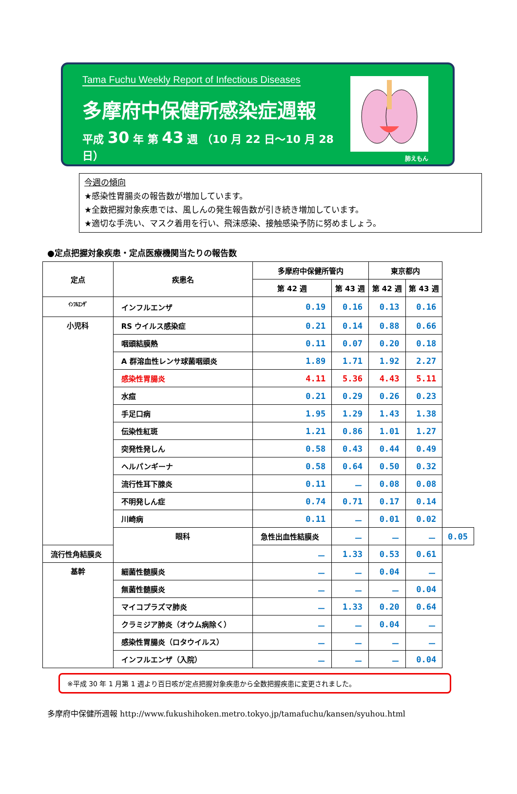Tama Fuchu Weekly Report of Infectious Diseases
多摩府中保健所感染症週報
平成 30 年 第 43 週 （10 月 22 日～10 月 28 日）
肺えもん
今週の傾向
★感染性胃腸炎の報告数が増加しています。
★全数把握対象疾患では、風しんの発生報告数が引き続き増加しています。
★適切な手洗い、マスク着用を行い、飛沫感染、接触感染予防に努めましょう。
●定点把握対象疾患・定点医療機関当たりの報告数
| 定点 | 疾患名 | 多摩府中保健所管内 | | 東京都内 | | |
| --- | --- | --- | --- | --- | --- | --- |
| | | 第 42 週 | 第 43 週 | 第 42 週 | 第 43 週 | |
| ｲﾝﾌﾙｴﾝｻﾞ | インフルエンザ | 0.19 | 0.16 | 0.13 | 0.16 | |
| 小児科 | RS ウイルス感染症 | 0.21 | 0.14 | 0.88 | 0.66 | |
| | 咽頭結膜熱 | 0.11 | 0.07 | 0.20 | 0.18 | |
| | A 群溶血性レンサ球菌咽頭炎 | 1.89 | 1.71 | 1.92 | 2.27 | |
| | 感染性胃腸炎 | 4.11 | 5.36 | 4.43 | 5.11 | |
| | 水痘 | 0.21 | 0.29 | 0.26 | 0.23 | |
| | 手足口病 | 1.95 | 1.29 | 1.43 | 1.38 | |
| | 伝染性紅斑 | 1.21 | 0.86 | 1.01 | 1.27 | |
| | 突発性発しん | 0.58 | 0.43 | 0.44 | 0.49 | |
| | ヘルパンギーナ | 0.58 | 0.64 | 0.50 | 0.32 | |
| | 流行性耳下腺炎 | 0.11 | － | 0.08 | 0.08 | |
| | 不明発しん症 | 0.74 | 0.71 | 0.17 | 0.14 | |
| | 川崎病 | 0.11 | － | 0.01 | 0.02 | |
| | 眼科 | 急性出血性結膜炎 | － | － | － | 0.05 |
| 流行性角結膜炎 | | － | 1.33 | 0.53 | 0.61 | |
| 基幹 | 細菌性髄膜炎 | － | － | 0.04 | － | |
| | 無菌性髄膜炎 | － | － | － | 0.04 | |
| | マイコプラズマ肺炎 | － | 1.33 | 0.20 | 0.64 | |
| | クラミジア肺炎（オウム病除く） | － | － | 0.04 | － | |
| | 感染性胃腸炎（ロタウイルス） | － | － | － | － | |
| | インフルエンザ（入院） | － | － | － | 0.04 | |
※平成 30 年 1 月第 1 週より百日咳が定点把握対象疾患から全数把握疾患に変更されました。
多摩府中保健所週報 http://www.fukushihoken.metro.tokyo.jp/tamafuchu/kansen/syuhou.html